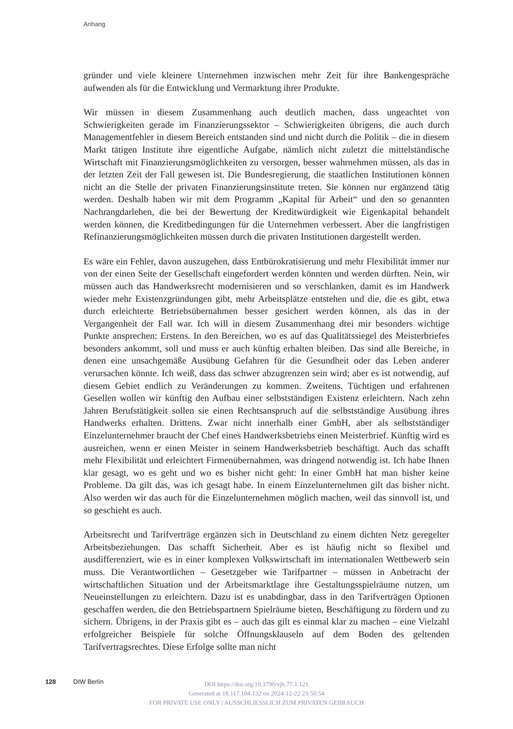Anhang
gründer und viele kleinere Unternehmen inzwischen mehr Zeit für ihre Bankengespräche aufwenden als für die Entwicklung und Vermarktung ihrer Produkte.
Wir müssen in diesem Zusammenhang auch deutlich machen, dass ungeachtet von Schwierigkeiten gerade im Finanzierungssektor – Schwierigkeiten übrigens, die auch durch Managementfehler in diesem Bereich entstanden sind und nicht durch die Politik – die in diesem Markt tätigen Institute ihre eigentliche Aufgabe, nämlich nicht zuletzt die mittelständische Wirtschaft mit Finanzierungsmöglichkeiten zu versorgen, besser wahrnehmen müssen, als das in der letzten Zeit der Fall gewesen ist. Die Bundesregierung, die staatlichen Institutionen können nicht an die Stelle der privaten Finanzierungsinstitute treten. Sie können nur ergänzend tätig werden. Deshalb haben wir mit dem Programm „Kapital für Arbeit“ und den so genannten Nachrangdarlehen, die bei der Bewertung der Kreditwürdigkeit wie Eigenkapital behandelt werden können, die Kreditbedingungen für die Unternehmen verbessert. Aber die langfristigen Refinanzierungsmöglichkeiten müssen durch die privaten Institutionen dargestellt werden.
Es wäre ein Fehler, davon auszugehen, dass Entbürokratisierung und mehr Flexibilität immer nur von der einen Seite der Gesellschaft eingefordert werden könnten und werden dürften. Nein, wir müssen auch das Handwerksrecht modernisieren und so verschlanken, damit es im Handwerk wieder mehr Existenzgründungen gibt, mehr Arbeitsplätze entstehen und die, die es gibt, etwa durch erleichterte Betriebsübernahmen besser gesichert werden können, als das in der Vergangenheit der Fall war. Ich will in diesem Zusammenhang drei mir besonders wichtige Punkte ansprechen: Erstens. In den Bereichen, wo es auf das Qualitätssiegel des Meisterbriefes besonders ankommt, soll und muss er auch künftig erhalten bleiben. Das sind alle Bereiche, in denen eine unsachgemäße Ausübung Gefahren für die Gesundheit oder das Leben anderer verursachen könnte. Ich weiß, dass das schwer abzugrenzen sein wird; aber es ist notwendig, auf diesem Gebiet endlich zu Veränderungen zu kommen. Zweitens. Tüchtigen und erfahrenen Gesellen wollen wir künftig den Aufbau einer selbstständigen Existenz erleichtern. Nach zehn Jahren Berufstätigkeit sollen sie einen Rechtsanspruch auf die selbstständige Ausübung ihres Handwerks erhalten. Drittens. Zwar nicht innerhalb einer GmbH, aber als selbstständiger Einzelunternehmer braucht der Chef eines Handwerksbetriebs einen Meisterbrief. Künftig wird es ausreichen, wenn er einen Meister in seinem Handwerksbetrieb beschäftigt. Auch das schafft mehr Flexibilität und erleichtert Firmenübernahmen, was dringend notwendig ist. Ich habe Ihnen klar gesagt, wo es geht und wo es bisher nicht geht: In einer GmbH hat man bisher keine Probleme. Da gilt das, was ich gesagt habe. In einem Einzelunternehmen gilt das bisher nicht. Also werden wir das auch für die Einzelunternehmen möglich machen, weil das sinnvoll ist, und so geschieht es auch.
Arbeitsrecht und Tarifverträge ergänzen sich in Deutschland zu einem dichten Netz geregelter Arbeitsbeziehungen. Das schafft Sicherheit. Aber es ist häufig nicht so flexibel und ausdifferenziert, wie es in einer komplexen Volkswirtschaft im internationalen Wettbewerb sein muss. Die Verantwortlichen – Gesetzgeber wie Tarifpartner – müssen in Anbetracht der wirtschaftlichen Situation und der Arbeitsmarktlage ihre Gestaltungsspielräume nutzen, um Neueinstellungen zu erleichtern. Dazu ist es unabdingbar, dass in den Tarifverträgen Optionen geschaffen werden, die den Betriebspartnern Spielräume bieten, Beschäftigung zu fördern und zu sichern. Übrigens, in der Praxis gibt es – auch das gilt es einmal klar zu machen – eine Vielzahl erfolgreicher Beispiele für solche Öffnungsklauseln auf dem Boden des geltenden Tarifvertragsrechtes. Diese Erfolge sollte man nicht
128 DIW Berlin
DOI https://doi.org/10.3790/vjh.77.1.121
Generated at 18.117.104.132 on 2024-12-22 23:50:54
FOR PRIVATE USE ONLY | AUSSCHLIESSLICH ZUM PRIVATEN GEBRAUCH